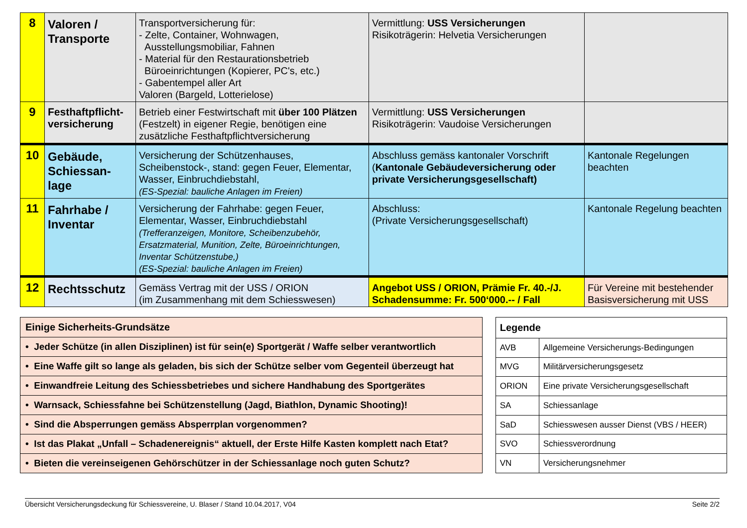| 8 | Valoren / Transporte | Transportversicherung für: - Zelte, Container, Wohnwagen, Ausstellungsmobiliar, Fahnen - Material für den Restaurationsbetrieb Büroeinrichtungen (Kopierer, PC's, etc.) - Gabentempel aller Art Valoren (Bargeld, Lotterielose) | Vermittlung: USS Versicherungen Risikoträgerin: Helvetia Versicherungen | |
| 9 | Festhaftpflicht-versicherung | Betrieb einer Festwirtschaft mit über 100 Plätzen (Festzelt) in eigener Regie, benötigen eine zusätzliche Festhaftpflichtversicherung | Vermittlung: USS Versicherungen Risikoträgerin: Vaudoise Versicherungen | |
| 10 | Gebäude, Schiessan-lage | Versicherung der Schützenhauses, Scheibenstock-, stand: gegen Feuer, Elementar, Wasser, Einbruchdiebstahl, (ES-Spezial: bauliche Anlagen im Freien) | Abschluss gemäss kantonaler Vorschrift ( Kantonale Gebäudeversicherung oder private Versicherungsgesellschaft) | Kantonale Regelungen beachten |
| 11 | Fahrhabe / Inventar | Versicherung der Fahrhabe: gegen Feuer, Elementar, Wasser, Einbruchdiebstahl (Trefferanzeigen, Monitore, Scheibenzubehör, Ersatzmaterial, Munition, Zelte, Büroeinrichtungen, Inventar Schützenstube,) (ES-Spezial: bauliche Anlagen im Freien) | Abschluss: (Private Versicherungsgesellschaft) | Kantonale Regelung beachten |
| 12 | Rechtsschutz | Gemäss Vertrag mit der USS / ORION (im Zusammenhang mit dem Schiesswesen) | Angebot USS / ORION, Prämie Fr. 40.-/J. Schadensumme: Fr. 500‘000.-- / Fall | Für Vereine mit bestehender Basisversicherung mit USS |
| Einige Sicherheits-Grundsätze |
| • Jeder Schütze (in allen Disziplinen) ist für sein(e) Sportgerät / Waffe selber verantwortlich |
| • Eine Waffe gilt so lange als geladen, bis sich der Schütze selber vom Gegenteil überzeugt hat |
| • Einwandfreie Leitung des Schiessbetriebes und sichere Handhabung des Sportgerätes |
| • Warnsack, Schiessfahne bei Schützenstellung (Jagd, Biathlon, Dynamic Shooting)! |
| • Sind die Absperrungen gemäss Absperrplan vorgenommen? |
| • Ist das Plakat „Unfall – Schadenereignis“ aktuell, der Erste Hilfe Kasten komplett nach Etat? |
| • Bieten die vereinseigenen Gehörschützer in der Schiessanlage noch guten Schutz? |
| Legende | |
| --- | --- |
| AVB | Allgemeine Versicherungs-Bedingungen |
| MVG | Militärversicherungsgesetz |
| ORION | Eine private Versicherungsgesellschaft |
| SA | Schiessanlage |
| SaD | Schiesswesen ausser Dienst (VBS / HEER) |
| SVO | Schiessverordnung |
| VN | Versicherungsnehmer |
Übersicht Versicherungsdeckung für Schiessvereine, U. Blaser / Stand 10.04.2017, V04 Seite 2/2